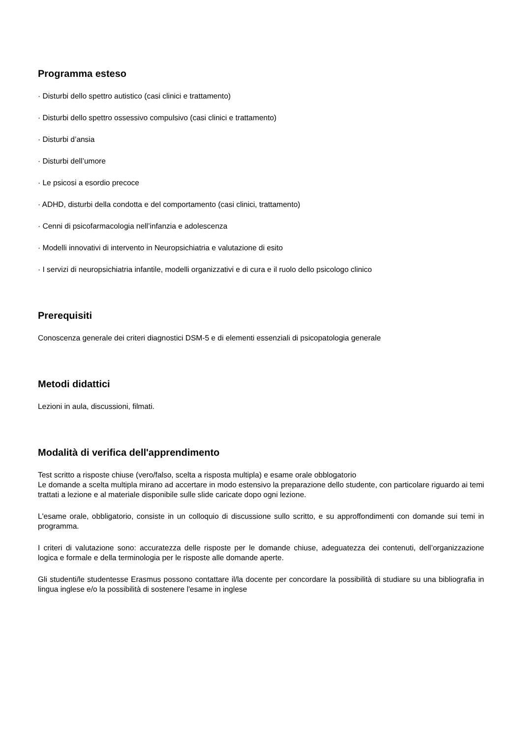Programma esteso
· Disturbi dello spettro autistico (casi clinici e trattamento)
· Disturbi dello spettro ossessivo compulsivo (casi clinici e trattamento)
· Disturbi d’ansia
· Disturbi dell’umore
· Le psicosi a esordio precoce
· ADHD, disturbi della condotta e del comportamento (casi clinici, trattamento)
· Cenni di psicofarmacologia nell’infanzia e adolescenza
· Modelli innovativi di intervento in Neuropsichiatria e valutazione di esito
· I servizi di neuropsichiatria infantile, modelli organizzativi e di cura e il ruolo dello psicologo clinico
Prerequisiti
Conoscenza generale dei criteri diagnostici DSM-5 e di elementi essenziali di psicopatologia generale
Metodi didattici
Lezioni in aula, discussioni, filmati.
Modalità di verifica dell'apprendimento
Test scritto a risposte chiuse (vero/falso, scelta a risposta multipla) e esame orale obblogatorio
Le domande a scelta multipla mirano ad accertare in modo estensivo la preparazione dello studente, con particolare riguardo ai temi trattati a lezione e al materiale disponibile sulle slide caricate dopo ogni lezione.
L'esame orale, obbligatorio, consiste in un colloquio di discussione sullo scritto, e su approffondimenti con domande sui temi in programma.
I criteri di valutazione sono: accuratezza delle risposte per le domande chiuse, adeguatezza dei contenuti, dell’organizzazione logica e formale e della terminologia per le risposte alle domande aperte.
Gli studenti/le studentesse Erasmus possono contattare il/la docente per concordare la possibilità di studiare su una bibliografia in lingua inglese e/o la possibilità di sostenere l'esame in inglese